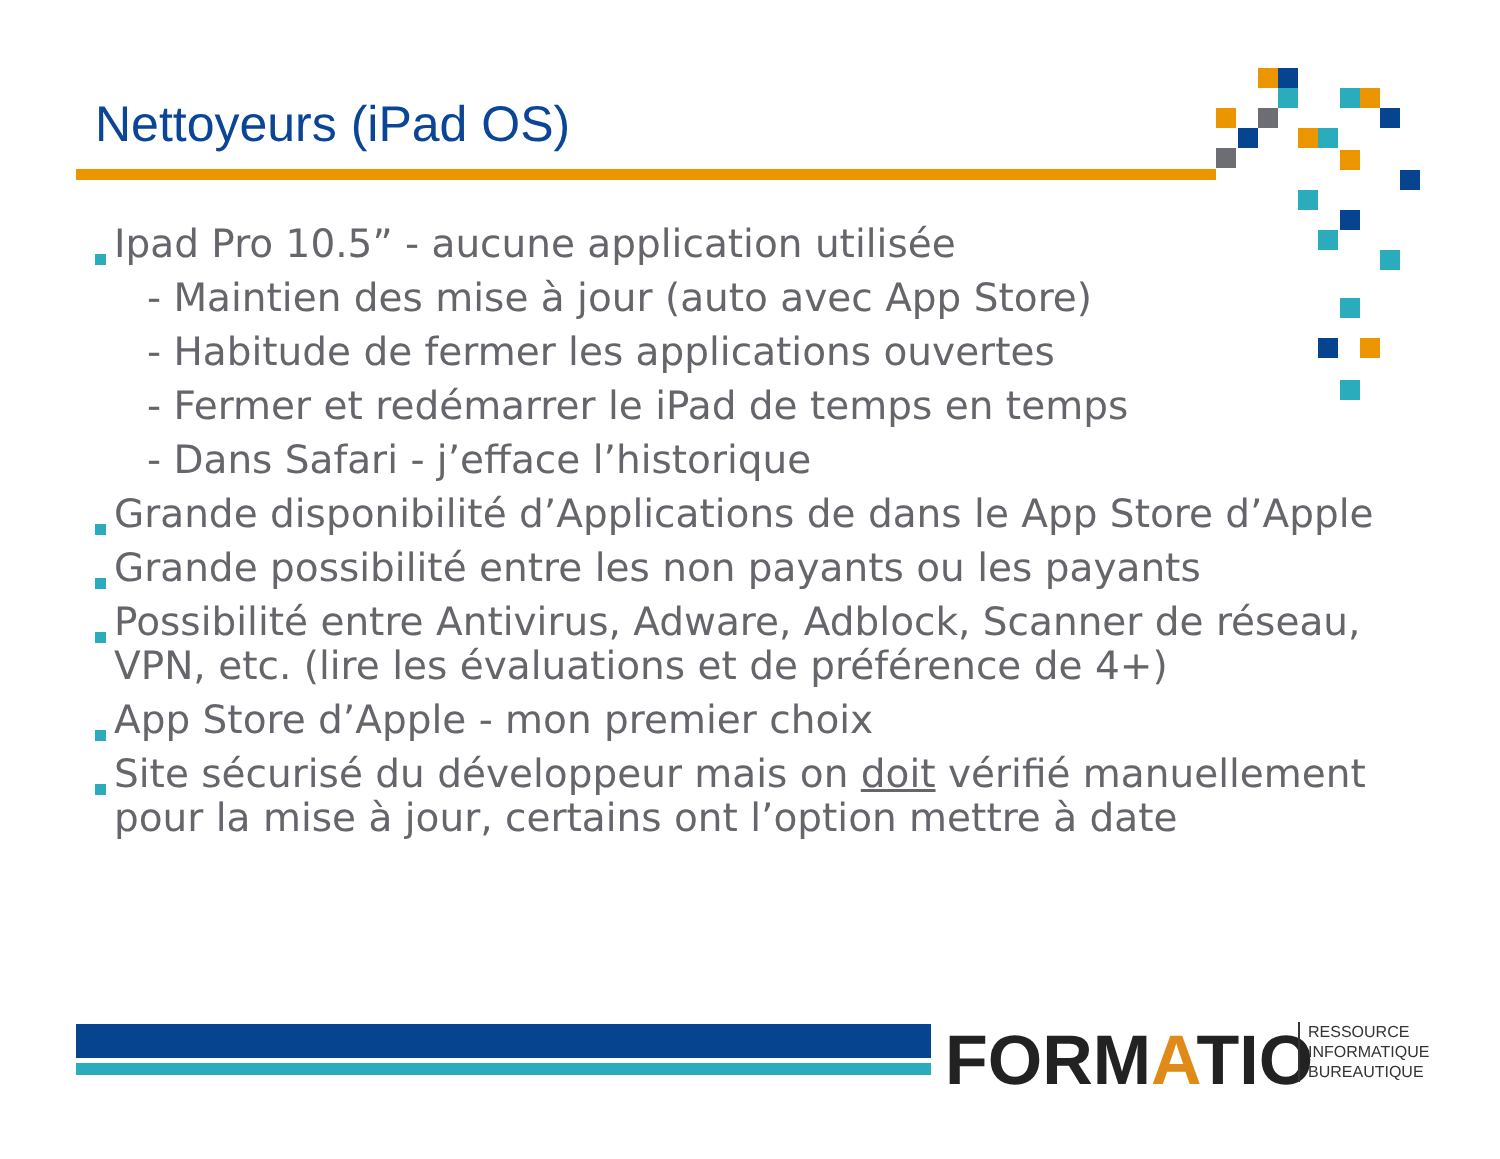Nettoyeurs (iPad OS)
Ipad Pro 10.5” - aucune application utilisée
- Maintien des mise à jour (auto avec App Store)
- Habitude de fermer les applications ouvertes
- Fermer et redémarrer le iPad de temps en temps
- Dans Safari - j’efface l’historique
Grande disponibilité d’Applications de dans le App Store d’Apple
Grande possibilité entre les non payants ou les payants
Possibilité entre Antivirus, Adware, Adblock, Scanner de réseau, VPN, etc. (lire les évaluations et de préférence de 4+)
App Store d’Apple - mon premier choix
Site sécurisé du développeur mais on doit vérifié manuellement pour la mise à jour, certains ont l’option mettre à date
FORMATIO
RESSOURCE
INFORMATIQUE
BUREAUTIQUE